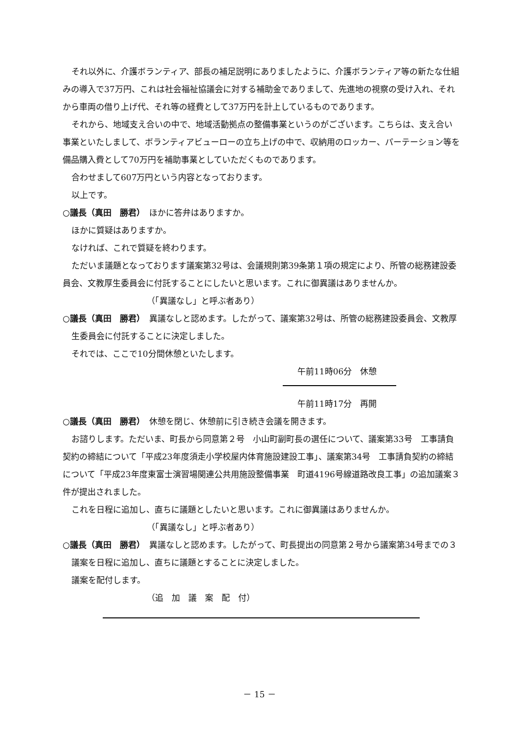それ以外に、介護ボランティア、部長の補足説明にありましたように、介護ボランティア等の新たな仕組みの導入で37万円、これは社会福祉協議会に対する補助金でありまして、先進地の視察の受け入れ、それから車両の借り上げ代、それ等の経費として37万円を計上しているものであります。
それから、地域支え合いの中で、地域活動拠点の整備事業というのがございます。こちらは、支え合い事業といたしまして、ボランティアビューローの立ち上げの中で、収納用のロッカー、パーテーション等を備品購入費として70万円を補助事業としていただくものであります。
合わせまして607万円という内容となっております。
以上です。
○議長（真田　勝君）　ほかに答弁はありますか。
ほかに質疑はありますか。
なければ、これで質疑を終わります。
ただいま議題となっております議案第32号は、会議規則第39条第１項の規定により、所管の総務建設委員会、文教厚生委員会に付託することにしたいと思います。これに御異議はありませんか。
（「異議なし」と呼ぶ者あり）
○議長（真田　勝君）　異議なしと認めます。したがって、議案第32号は、所管の総務建設委員会、文教厚生委員会に付託することに決定しました。
それでは、ここで10分間休憩といたします。
午前11時06分　休憩
午前11時17分　再開
○議長（真田　勝君）　休憩を閉じ、休憩前に引き続き会議を開きます。
お諮りします。ただいま、町長から同意第２号　小山町副町長の選任について、議案第33号　工事請負契約の締結について「平成23年度須走小学校屋内体育施設建設工事」、議案第34号　工事請負契約の締結について「平成23年度東富士演習場関連公共用施設整備事業　町道4196号線道路改良工事」の追加議案３件が提出されました。
これを日程に追加し、直ちに議題としたいと思います。これに御異議はありませんか。
（「異議なし」と呼ぶ者あり）
○議長（真田　勝君）　異議なしと認めます。したがって、町長提出の同意第２号から議案第34号までの３議案を日程に追加し、直ちに議題とすることに決定しました。
議案を配付します。
（追　加　議　案　配　付）
－ 15 －